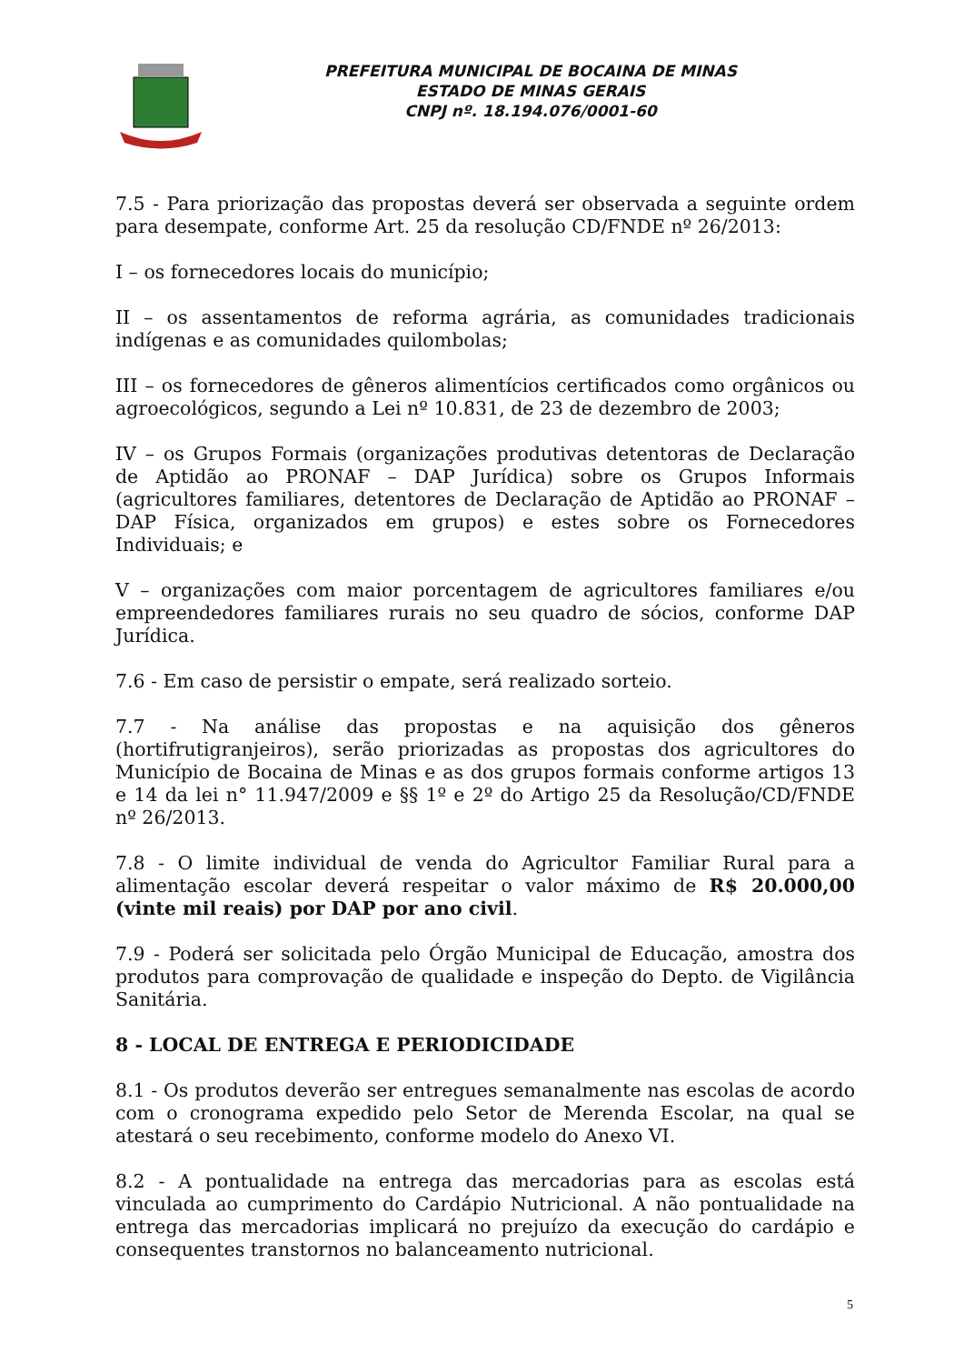PREFEITURA MUNICIPAL DE BOCAINA DE MINAS
ESTADO DE MINAS GERAIS
CNPJ nº. 18.194.076/0001-60
7.5 - Para priorização das propostas deverá ser observada a seguinte ordem para desempate, conforme Art. 25 da resolução CD/FNDE nº 26/2013:
I – os fornecedores locais do município;
II – os assentamentos de reforma agrária, as comunidades tradicionais indígenas e as comunidades quilombolas;
III – os fornecedores de gêneros alimentícios certificados como orgânicos ou agroecológicos, segundo a Lei nº 10.831, de 23 de dezembro de 2003;
IV – os Grupos Formais (organizações produtivas detentoras de Declaração de Aptidão ao PRONAF – DAP Jurídica) sobre os Grupos Informais (agricultores familiares, detentores de Declaração de Aptidão ao PRONAF – DAP Física, organizados em grupos) e estes sobre os Fornecedores Individuais; e
V – organizações com maior porcentagem de agricultores familiares e/ou empreendedores familiares rurais no seu quadro de sócios, conforme DAP Jurídica.
7.6 - Em caso de persistir o empate, será realizado sorteio.
7.7 - Na análise das propostas e na aquisição dos gêneros (hortifrutigranjeiros), serão priorizadas as propostas dos agricultores do Município de Bocaina de Minas e as dos grupos formais conforme artigos 13 e 14 da lei n° 11.947/2009 e §§ 1º e 2º do Artigo 25 da Resolução/CD/FNDE nº 26/2013.
7.8 - O limite individual de venda do Agricultor Familiar Rural para a alimentação escolar deverá respeitar o valor máximo de R$ 20.000,00 (vinte mil reais) por DAP por ano civil.
7.9 - Poderá ser solicitada pelo Órgão Municipal de Educação, amostra dos produtos para comprovação de qualidade e inspeção do Depto. de Vigilância Sanitária.
8 - LOCAL DE ENTREGA E PERIODICIDADE
8.1 - Os produtos deverão ser entregues semanalmente nas escolas de acordo com o cronograma expedido pelo Setor de Merenda Escolar, na qual se atestará o seu recebimento, conforme modelo do Anexo VI.
8.2 - A pontualidade na entrega das mercadorias para as escolas está vinculada ao cumprimento do Cardápio Nutricional. A não pontualidade na entrega das mercadorias implicará no prejuízo da execução do cardápio e consequentes transtornos no balanceamento nutricional.
5